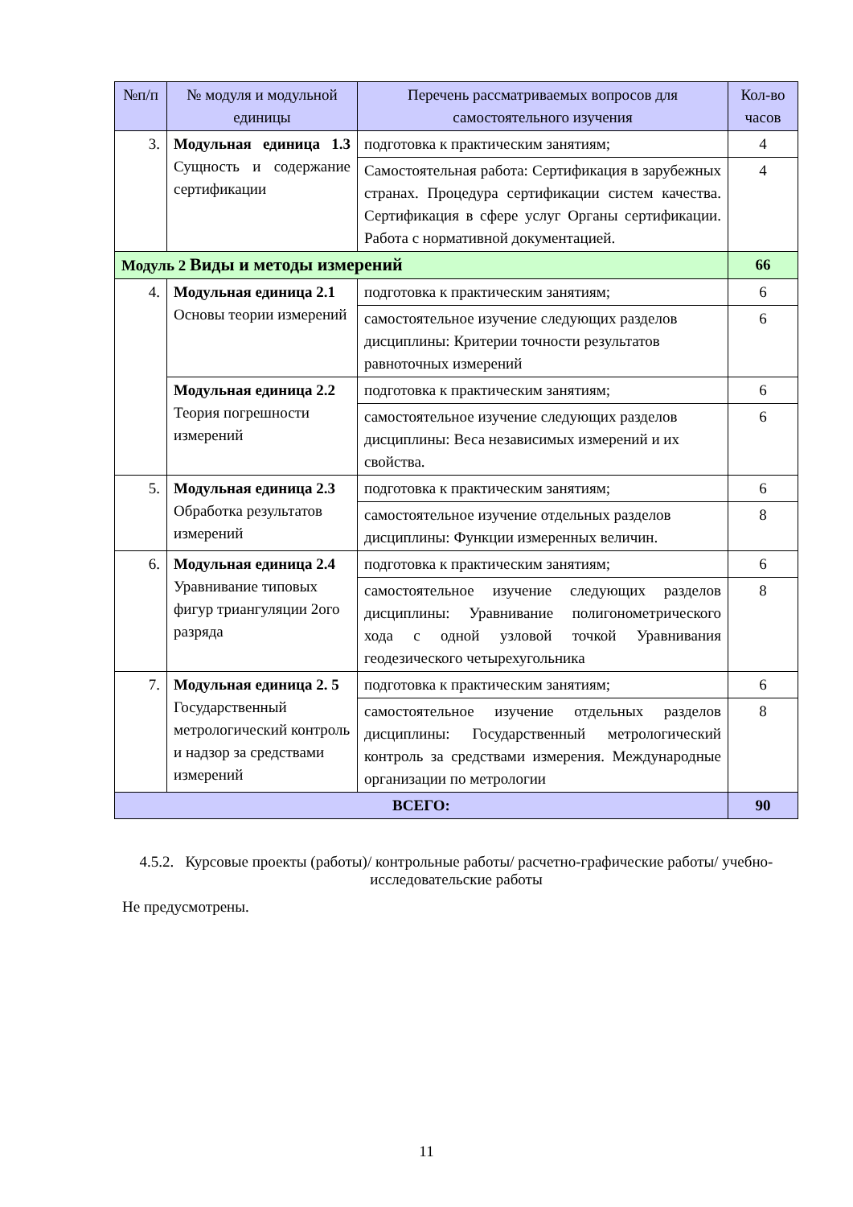| №п/п | № модуля и модульной единицы | Перечень рассматриваемых вопросов для самостоятельного изучения | Кол-во часов |
| --- | --- | --- | --- |
| 3. | Модульная единица 1.3 Сущность и содержание сертификации | подготовка к практическим занятиям; | 4 |
| | | Самостоятельная работа: Сертификация в зарубежных странах. Процедура сертификации систем качества. Сертификация в сфере услуг Органы сертификации. Работа с нормативной документацией. | 4 |
| Модуль 2 Виды и методы измерений | | | 66 |
| 4. | Модульная единица 2.1 Основы теории измерений | подготовка к практическим занятиям; | 6 |
| | | самостоятельное изучение следующих разделов дисциплины: Критерии точности результатов равноточных измерений | 6 |
| | Модульная единица 2.2 Теория погрешности измерений | подготовка к практическим занятиям; | 6 |
| | | самостоятельное изучение следующих разделов дисциплины: Веса независимых измерений и их свойства. | 6 |
| 5. | Модульная единица 2.3 Обработка результатов измерений | подготовка к практическим занятиям; | 6 |
| | | самостоятельное изучение отдельных разделов дисциплины: Функции измеренных величин. | 8 |
| 6. | Модульная единица 2.4 Уравнивание типовых фигур триангуляции 2ого разряда | подготовка к практическим занятиям; | 6 |
| | | самостоятельное изучение следующих разделов дисциплины: Уравнивание полигонометрического хода с одной узловой точкой Уравнивания геодезического четырехугольника | 8 |
| 7. | Модульная единица 2. 5 Государственный метрологический контроль и надзор за средствами измерений | подготовка к практическим занятиям; | 6 |
| | | самостоятельное изучение отдельных разделов дисциплины: Государственный метрологический контроль за средствами измерения. Международные организации по метрологии | 8 |
| ВСЕГО: | | | 90 |
4.5.2. Курсовые проекты (работы)/ контрольные работы/ расчетно-графические работы/ учебно-исследовательские работы
Не предусмотрены.
11